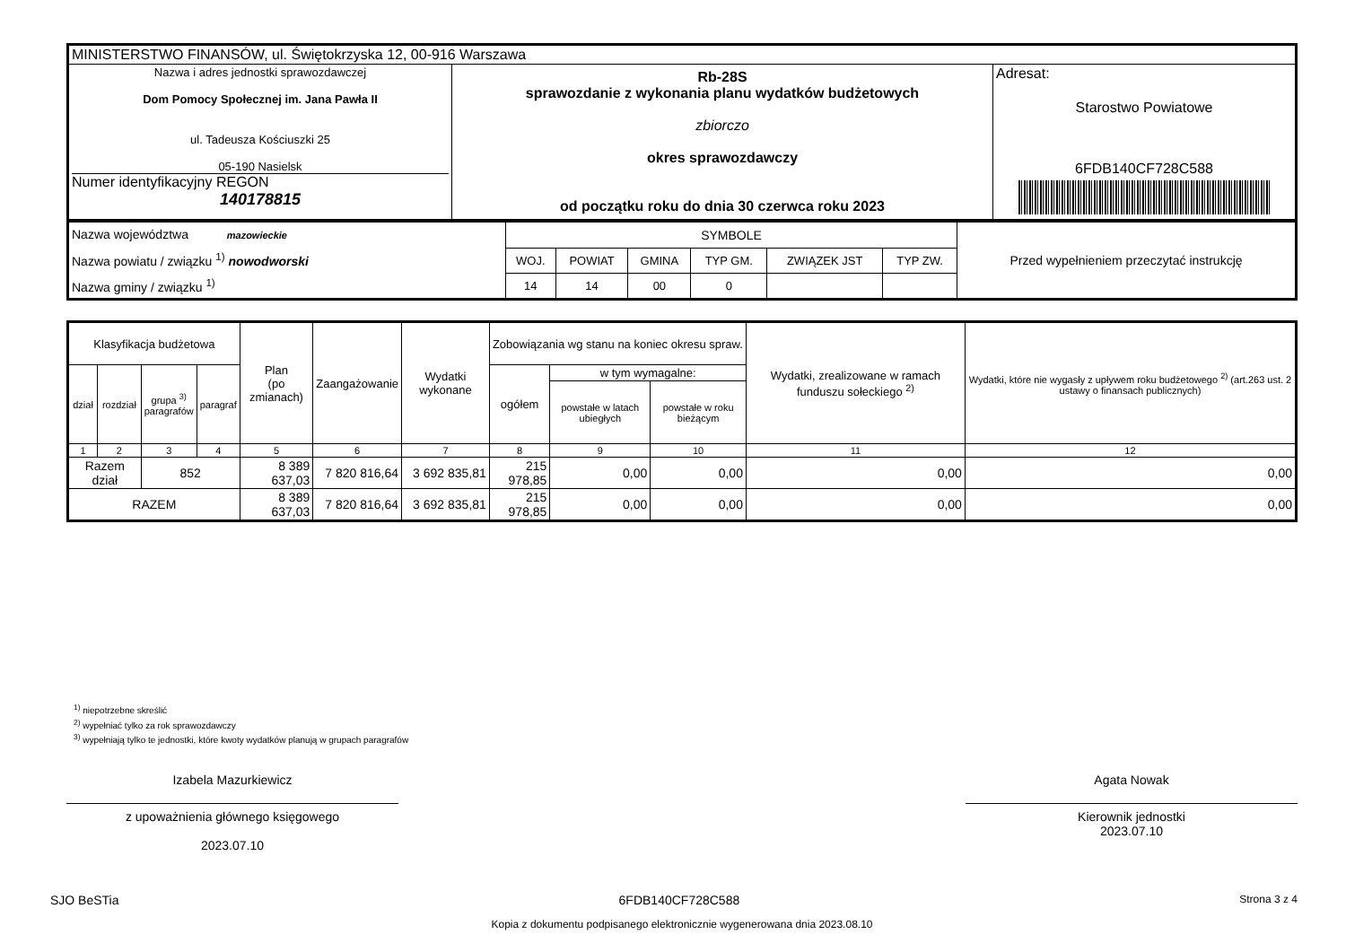| MINISTERSTWO FINANSÓW, ul. Świętokrzyska 12, 00-916 Warszawa | | |
| Nazwa i adres jednostki sprawozdawczej Dom Pomocy Społecznej im. Jana Pawła II ul. Tadeusza Kościuszki 25 05-190 Nasielsk Numer identyfikacyjny REGON 140178815 | Rb-28S sprawozdanie z wykonania planu wydatków budżetowych zbiorczo okres sprawozdawczy od początku roku do dnia 30 czerwca roku 2023 | Adresat: Starostwo Powiatowe 6FDB140CF728C588 |
| Nazwa województwa mazowieckie Nazwa powiatu / związku <sup>1)</sup> nowodworski Nazwa gminy / związku <sup>1)</sup> | SYMBOLE | | | | | | Przed wypełnieniem przeczytać instrukcję |
| | WOJ. | POWIAT | GMINA | TYP GM. | ZWIĄZEK JST | TYP ZW. | |
| | 14 | 14 | 00 | 0 | | | |
| Klasyfikacja budżetowa | | | | Plan (po zmianach) | Zaangażowanie | Wydatki wykonane | Zobowiązania wg stanu na koniec okresu spraw. | | | Wydatki, zrealizowane w ramach funduszu sołeckiego <sup>2)</sup> | Wydatki, które nie wygasły z upływem roku budżetowego <sup>2)</sup> (art.263 ust. 2 ustawy o finansach publicznych) |
| dział | rozdział | grupa <sup>3)</sup> paragrafów | paragraf | | | | ogółem | w tym wymagalne: | | | |
| | | | | | | | | powstałe w latach ubiegłych | powstałe w roku bieżącym | | |
| 1 | 2 | 3 | 4 | 5 | 6 | 7 | 8 | 9 | 10 | 11 | 12 |
| Razem dział | | 852 | | 8 389 637,03 | 7 820 816,64 | 3 692 835,81 | 215 978,85 | 0,00 | 0,00 | 0,00 | 0,00 |
| RAZEM | | | | 8 389 637,03 | 7 820 816,64 | 3 692 835,81 | 215 978,85 | 0,00 | 0,00 | 0,00 | 0,00 |
<sup>1)</sup> niepotrzebne skreślić
<sup>2)</sup> wypełniać tylko za rok sprawozdawczy
<sup>3)</sup> wypełniają tylko te jednostki, które kwoty wydatków planują w grupach paragrafów
Izabela Mazurkiewicz
z upoważnienia głównego księgowego
2023.07.10
Agata Nowak
Kierownik jednostki
2023.07.10
SJO BeSTia 6FDB140CF728C588 Strona 3 z 4
Kopia z dokumentu podpisanego elektronicznie wygenerowana dnia 2023.08.10